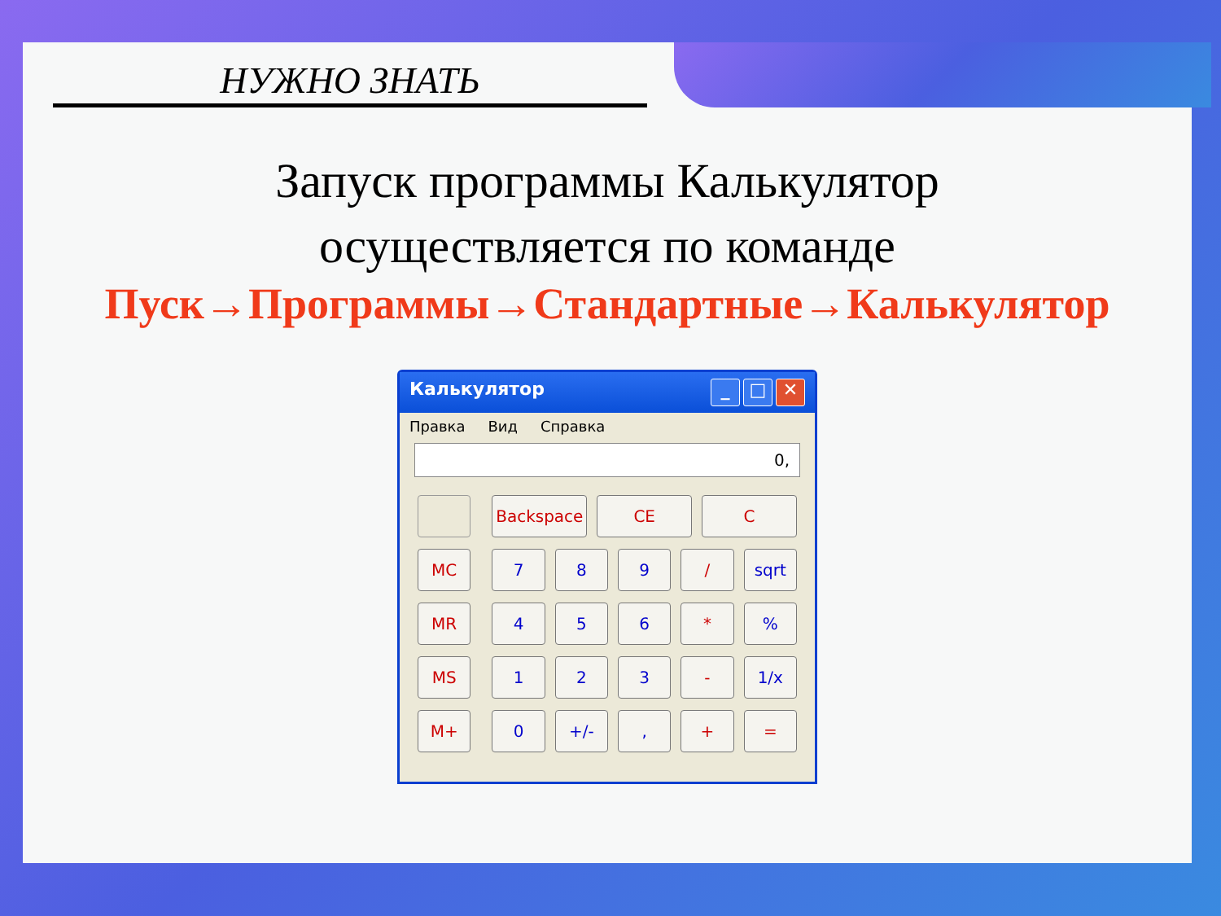НУЖНО ЗНАТЬ
Запуск программы Калькулятор
осуществляется по команде
Пуск→Программы→Стандартные→Калькулятор
Калькулятор _ □ ✕
Правка Вид Справка
0,
Backspace CE C
MC 7 8 9 / sqrt
MR 4 5 6 * %
MS 1 2 3 - 1/x
M+ 0 +/- , + =